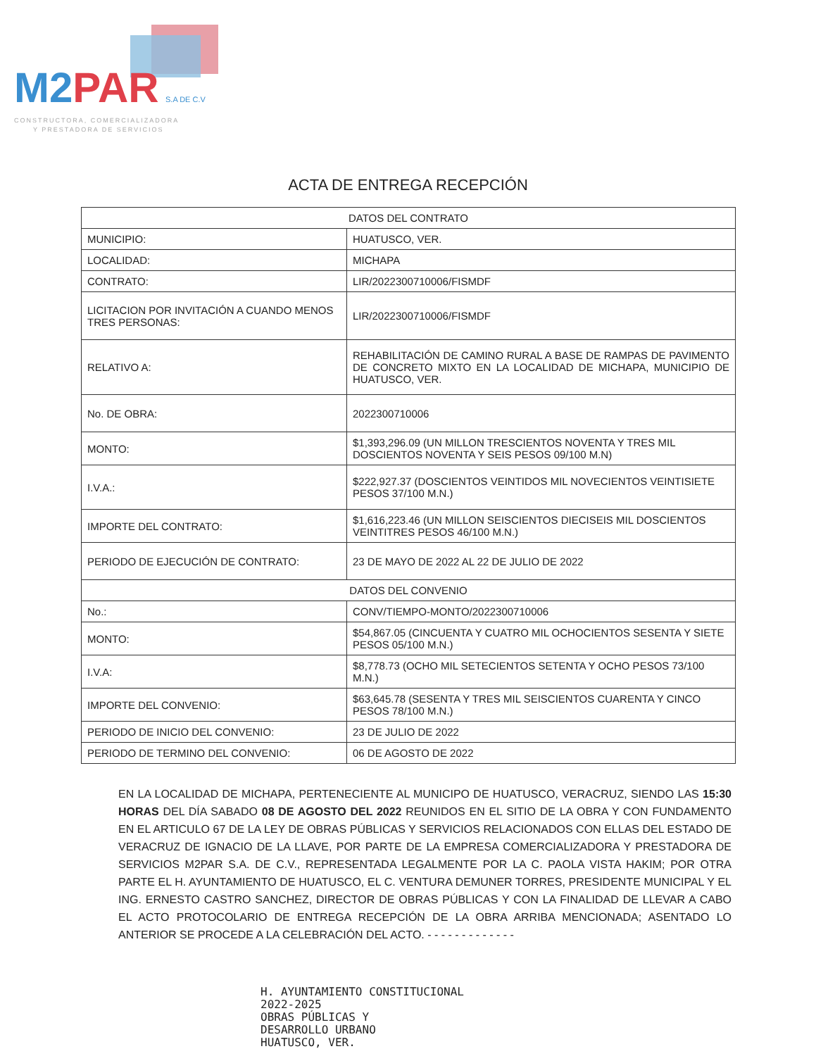M2PAR S.A DE C.V
CONSTRUCTORA, COMERCIALIZADORA
Y PRESTADORA DE SERVICIOS
ACTA DE ENTREGA RECEPCIÓN
| DATOS DEL CONTRATO | |
| MUNICIPIO: | HUATUSCO, VER. |
| LOCALIDAD: | MICHAPA |
| CONTRATO: | LIR/2022300710006/FISMDF |
| LICITACION POR INVITACIÓN A CUANDO MENOS TRES PERSONAS: | LIR/2022300710006/FISMDF |
| RELATIVO A: | REHABILITACIÓN DE CAMINO RURAL A BASE DE RAMPAS DE PAVIMENTO DE CONCRETO MIXTO EN LA LOCALIDAD DE MICHAPA, MUNICIPIO DE HUATUSCO, VER. |
| No. DE OBRA: | 2022300710006 |
| MONTO: | $1,393,296.09 (UN MILLON TRESCIENTOS NOVENTA Y TRES MIL DOSCIENTOS NOVENTA Y SEIS PESOS 09/100 M.N) |
| I.V.A.: | $222,927.37 (DOSCIENTOS VEINTIDOS MIL NOVECIENTOS VEINTISIETE PESOS 37/100 M.N.) |
| IMPORTE DEL CONTRATO: | $1,616,223.46 (UN MILLON SEISCIENTOS DIECISEIS MIL DOSCIENTOS VEINTITRES PESOS 46/100 M.N.) |
| PERIODO DE EJECUCIÓN DE CONTRATO: | 23 DE MAYO DE 2022 AL 22 DE JULIO DE 2022 |
| DATOS DEL CONVENIO | |
| No.: | CONV/TIEMPO-MONTO/2022300710006 |
| MONTO: | $54,867.05 (CINCUENTA Y CUATRO MIL OCHOCIENTOS SESENTA Y SIETE PESOS 05/100 M.N.) |
| I.V.A: | $8,778.73 (OCHO MIL SETECIENTOS SETENTA Y OCHO PESOS 73/100 M.N.) |
| IMPORTE DEL CONVENIO: | $63,645.78 (SESENTA Y TRES MIL SEISCIENTOS CUARENTA Y CINCO PESOS 78/100 M.N.) |
| PERIODO DE INICIO DEL CONVENIO: | 23 DE JULIO DE 2022 |
| PERIODO DE TERMINO DEL CONVENIO: | 06 DE AGOSTO DE 2022 |
EN LA LOCALIDAD DE MICHAPA, PERTENECIENTE AL MUNICIPO DE HUATUSCO, VERACRUZ, SIENDO LAS 15:30 HORAS DEL DÍA SABADO 08 DE AGOSTO DEL 2022 REUNIDOS EN EL SITIO DE LA OBRA Y CON FUNDAMENTO EN EL ARTICULO 67 DE LA LEY DE OBRAS PÚBLICAS Y SERVICIOS RELACIONADOS CON ELLAS DEL ESTADO DE VERACRUZ DE IGNACIO DE LA LLAVE, POR PARTE DE LA EMPRESA COMERCIALIZADORA Y PRESTADORA DE SERVICIOS M2PAR S.A. DE C.V., REPRESENTADA LEGALMENTE POR LA C. PAOLA VISTA HAKIM; POR OTRA PARTE EL H. AYUNTAMIENTO DE HUATUSCO, EL C. VENTURA DEMUNER TORRES, PRESIDENTE MUNICIPAL Y EL ING. ERNESTO CASTRO SANCHEZ, DIRECTOR DE OBRAS PÚBLICAS Y CON LA FINALIDAD DE LLEVAR A CABO EL ACTO PROTOCOLARIO DE ENTREGA RECEPCIÓN DE LA OBRA ARRIBA MENCIONADA; ASENTADO LO ANTERIOR SE PROCEDE A LA CELEBRACIÓN DEL ACTO. - - - - - - - - - - - - -
H. AYUNTAMIENTO CONSTITUCIONAL
2022-2025
OBRAS PÚBLICAS Y
DESARROLLO URBANO
HUATUSCO, VER.